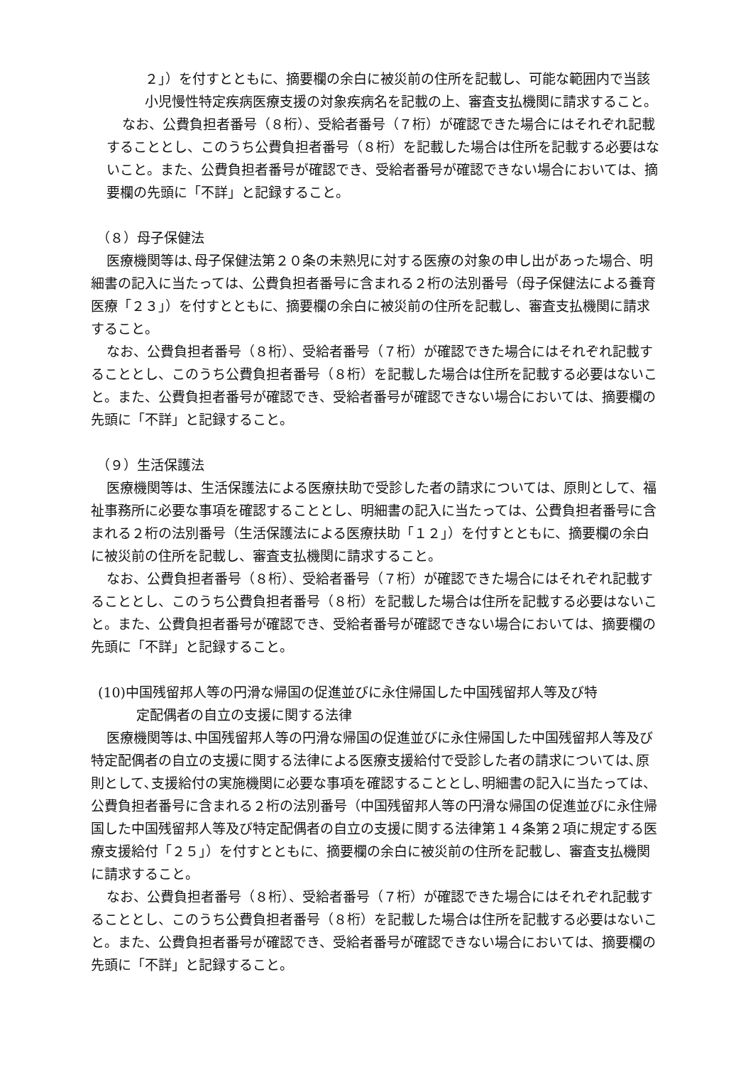２」）を付すとともに、摘要欄の余白に被災前の住所を記載し、可能な範囲内で当該小児慢性特定疾病医療支援の対象疾病名を記載の上、審査支払機関に請求すること。
なお、公費負担者番号（８桁）、受給者番号（７桁）が確認できた場合にはそれぞれ記載することとし、このうち公費負担者番号（８桁）を記載した場合は住所を記載する必要はないこと。また、公費負担者番号が確認でき、受給者番号が確認できない場合においては、摘要欄の先頭に「不詳」と記録すること。
（８）母子保健法
医療機関等は､母子保健法第２０条の未熟児に対する医療の対象の申し出があった場合、明細書の記入に当たっては、公費負担者番号に含まれる２桁の法別番号（母子保健法による養育医療「２３」）を付すとともに、摘要欄の余白に被災前の住所を記載し、審査支払機関に請求すること。
なお、公費負担者番号（８桁）、受給者番号（７桁）が確認できた場合にはそれぞれ記載することとし、このうち公費負担者番号（８桁）を記載した場合は住所を記載する必要はないこと。また、公費負担者番号が確認でき、受給者番号が確認できない場合においては、摘要欄の先頭に「不詳」と記録すること。
（９）生活保護法
医療機関等は、生活保護法による医療扶助で受診した者の請求については、原則として、福祉事務所に必要な事項を確認することとし、明細書の記入に当たっては、公費負担者番号に含まれる２桁の法別番号（生活保護法による医療扶助「１２」）を付すとともに、摘要欄の余白に被災前の住所を記載し、審査支払機関に請求すること。
なお、公費負担者番号（８桁）、受給者番号（７桁）が確認できた場合にはそれぞれ記載することとし、このうち公費負担者番号（８桁）を記載した場合は住所を記載する必要はないこと。また、公費負担者番号が確認でき、受給者番号が確認できない場合においては、摘要欄の先頭に「不詳」と記録すること。
(10)中国残留邦人等の円滑な帰国の促進並びに永住帰国した中国残留邦人等及び特
定配偶者の自立の支援に関する法律
医療機関等は､中国残留邦人等の円滑な帰国の促進並びに永住帰国した中国残留邦人等及び特定配偶者の自立の支援に関する法律による医療支援給付で受診した者の請求については､原則として､支援給付の実施機関に必要な事項を確認することとし､明細書の記入に当たっては、公費負担者番号に含まれる２桁の法別番号（中国残留邦人等の円滑な帰国の促進並びに永住帰国した中国残留邦人等及び特定配偶者の自立の支援に関する法律第１４条第２項に規定する医療支援給付「２５」）を付すとともに、摘要欄の余白に被災前の住所を記載し、審査支払機関に請求すること。
なお、公費負担者番号（８桁）、受給者番号（７桁）が確認できた場合にはそれぞれ記載することとし、このうち公費負担者番号（８桁）を記載した場合は住所を記載する必要はないこと。また、公費負担者番号が確認でき、受給者番号が確認できない場合においては、摘要欄の先頭に「不詳」と記録すること。